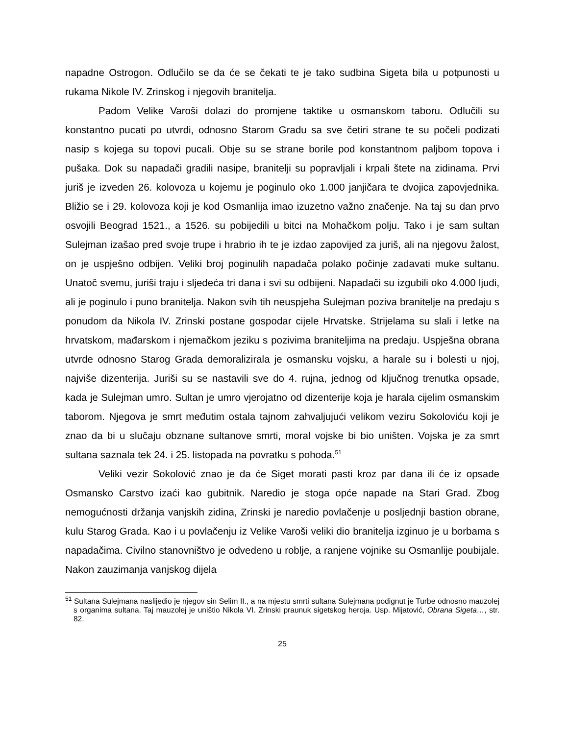napadne Ostrogon. Odlučilo se da će se čekati te je tako sudbina Sigeta bila u potpunosti u rukama Nikole IV. Zrinskog i njegovih branitelja.
Padom Velike Varoši dolazi do promjene taktike u osmanskom taboru. Odlučili su konstantno pucati po utvrdi, odnosno Starom Gradu sa sve četiri strane te su počeli podizati nasip s kojega su topovi pucali. Obje su se strane borile pod konstantnom paljbom topova i pušaka. Dok su napadači gradili nasipe, branitelji su popravljali i krpali štete na zidinama. Prvi juriš je izveden 26. kolovoza u kojemu je poginulo oko 1.000 janjičara te dvojica zapovjednika. Bližio se i 29. kolovoza koji je kod Osmanlija imao izuzetno važno značenje. Na taj su dan prvo osvojili Beograd 1521., a 1526. su pobijedili u bitci na Mohačkom polju. Tako i je sam sultan Sulejman izašao pred svoje trupe i hrabrio ih te je izdao zapovijed za juriš, ali na njegovu žalost, on je uspješno odbijen. Veliki broj poginulih napadača polako počinje zadavati muke sultanu. Unatoč svemu, juriši traju i sljedeća tri dana i svi su odbijeni. Napadači su izgubili oko 4.000 ljudi, ali je poginulo i puno branitelja. Nakon svih tih neuspjeha Sulejman poziva branitelje na predaju s ponudom da Nikola IV. Zrinski postane gospodar cijele Hrvatske. Strijelama su slali i letke na hrvatskom, mađarskom i njemačkom jeziku s pozivima braniteljima na predaju. Uspješna obrana utvrde odnosno Starog Grada demoralizirala je osmansku vojsku, a harale su i bolesti u njoj, najviše dizenterija. Juriši su se nastavili sve do 4. rujna, jednog od ključnog trenutka opsade, kada je Sulejman umro. Sultan je umro vjerojatno od dizenterije koja je harala cijelim osmanskim taborom. Njegova je smrt međutim ostala tajnom zahvaljujući velikom veziru Sokoloviću koji je znao da bi u slučaju obznane sultanove smrti, moral vojske bi bio uništen. Vojska je za smrt sultana saznala tek 24. i 25. listopada na povratku s pohoda.<sup>51</sup>
Veliki vezir Sokolović znao je da će Siget morati pasti kroz par dana ili će iz opsade Osmansko Carstvo izaći kao gubitnik. Naredio je stoga opće napade na Stari Grad. Zbog nemogućnosti držanja vanjskih zidina, Zrinski je naredio povlačenje u posljednji bastion obrane, kulu Starog Grada. Kao i u povlačenju iz Velike Varoši veliki dio branitelja izginuo je u borbama s napadačima. Civilno stanovništvo je odvedeno u roblje, a ranjene vojnike su Osmanlije poubijale. Nakon zauzimanja vanjskog dijela
<sup>51</sup> Sultana Sulejmana naslijedio je njegov sin Selim II., a na mjestu smrti sultana Sulejmana podignut je Turbe odnosno mauzolej s organima sultana. Taj mauzolej je uništio Nikola VI. Zrinski praunuk sigetskog heroja. Usp. Mijatović, Obrana Sigeta…, str. 82.
25